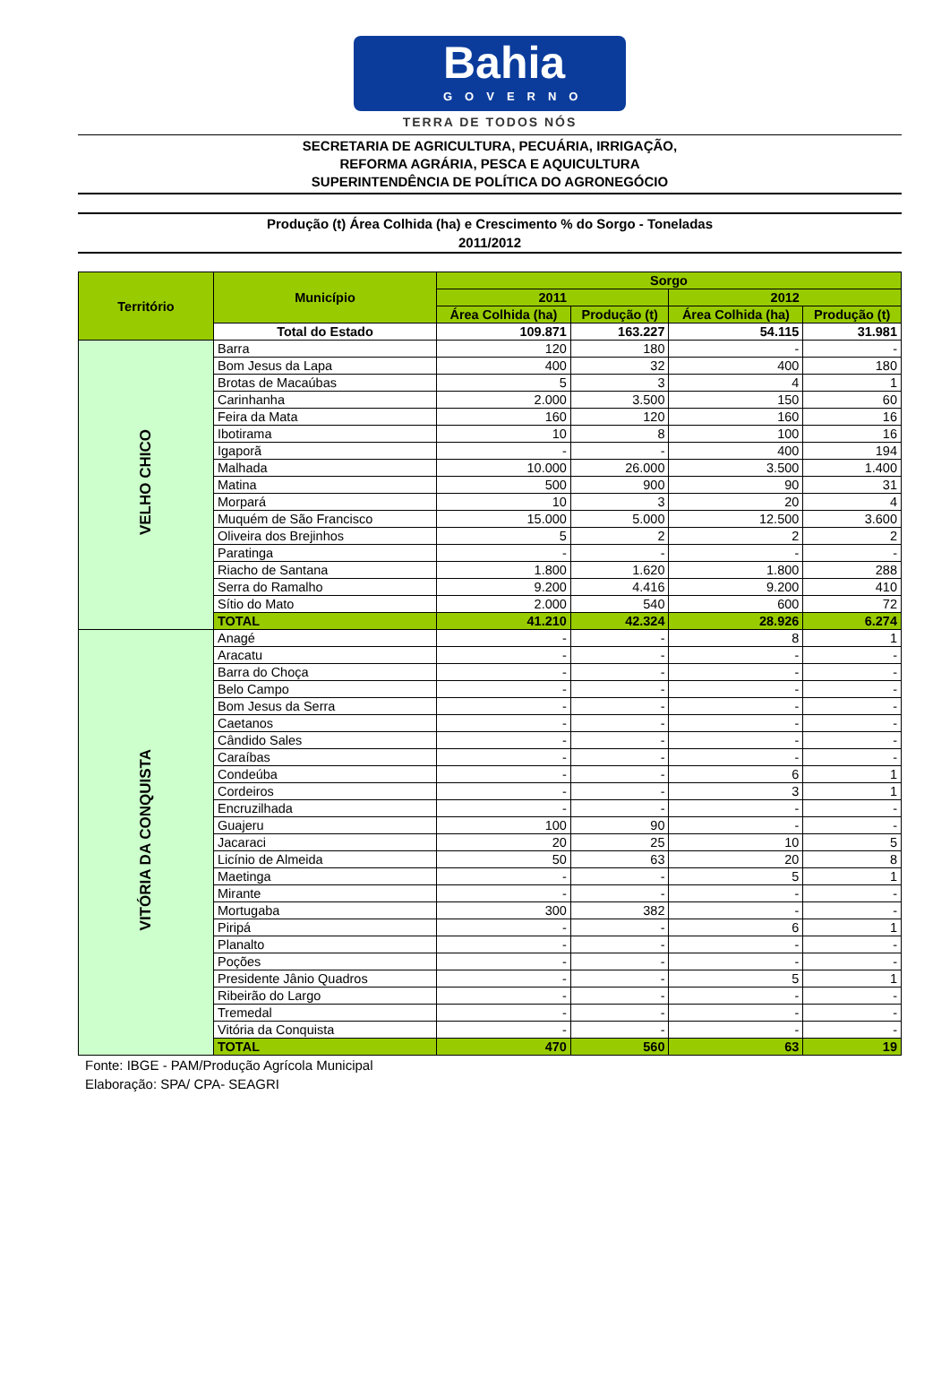Bahia
GOVERNO
TERRA DE TODOS NÓS
SECRETARIA DE AGRICULTURA, PECUÁRIA, IRRIGAÇÃO,
REFORMA AGRÁRIA, PESCA E AQUICULTURA
SUPERINTENDÊNCIA DE POLÍTICA DO AGRONEGÓCIO
Produção (t) Área Colhida (ha) e Crescimento % do Sorgo - Toneladas
2011/2012
| Território | Município | Sorgo | | | |
| --- | --- | --- | --- | --- | --- |
| | | 2011 | | 2012 | |
| | | Área Colhida (ha) | Produção (t) | Área Colhida (ha) | Produção (t) |
| | Total do Estado | 109.871 | 163.227 | 54.115 | 31.981 |
| VELHO CHICO | Barra | 120 | 180 | - | - |
| | Bom Jesus da Lapa | 400 | 32 | 400 | 180 |
| | Brotas de Macaúbas | 5 | 3 | 4 | 1 |
| | Carinhanha | 2.000 | 3.500 | 150 | 60 |
| | Feira da Mata | 160 | 120 | 160 | 16 |
| | Ibotirama | 10 | 8 | 100 | 16 |
| | Igaporã | - | - | 400 | 194 |
| | Malhada | 10.000 | 26.000 | 3.500 | 1.400 |
| | Matina | 500 | 900 | 90 | 31 |
| | Morpará | 10 | 3 | 20 | 4 |
| | Muquém de São Francisco | 15.000 | 5.000 | 12.500 | 3.600 |
| | Oliveira dos Brejinhos | 5 | 2 | 2 | 2 |
| | Paratinga | - | - | - | - |
| | Riacho de Santana | 1.800 | 1.620 | 1.800 | 288 |
| | Serra do Ramalho | 9.200 | 4.416 | 9.200 | 410 |
| | Sítio do Mato | 2.000 | 540 | 600 | 72 |
| | TOTAL | 41.210 | 42.324 | 28.926 | 6.274 |
| VITÓRIA DA CONQUISTA | Anagé | - | - | 8 | 1 |
| | Aracatu | - | - | - | - |
| | Barra do Choça | - | - | - | - |
| | Belo Campo | - | - | - | - |
| | Bom Jesus da Serra | - | - | - | - |
| | Caetanos | - | - | - | - |
| | Cândido Sales | - | - | - | - |
| | Caraíbas | - | - | - | - |
| | Condeúba | - | - | 6 | 1 |
| | Cordeiros | - | - | 3 | 1 |
| | Encruzilhada | - | - | - | - |
| | Guajeru | 100 | 90 | - | - |
| | Jacaraci | 20 | 25 | 10 | 5 |
| | Licínio de Almeida | 50 | 63 | 20 | 8 |
| | Maetinga | - | - | 5 | 1 |
| | Mirante | - | - | - | - |
| | Mortugaba | 300 | 382 | - | - |
| | Piripá | - | - | 6 | 1 |
| | Planalto | - | - | - | - |
| | Poções | - | - | - | - |
| | Presidente Jânio Quadros | - | - | 5 | 1 |
| | Ribeirão do Largo | - | - | - | - |
| | Tremedal | - | - | - | - |
| | Vitória da Conquista | - | - | - | - |
| | TOTAL | 470 | 560 | 63 | 19 |
Fonte: IBGE - PAM/Produção Agrícola Municipal
Elaboração: SPA/ CPA- SEAGRI